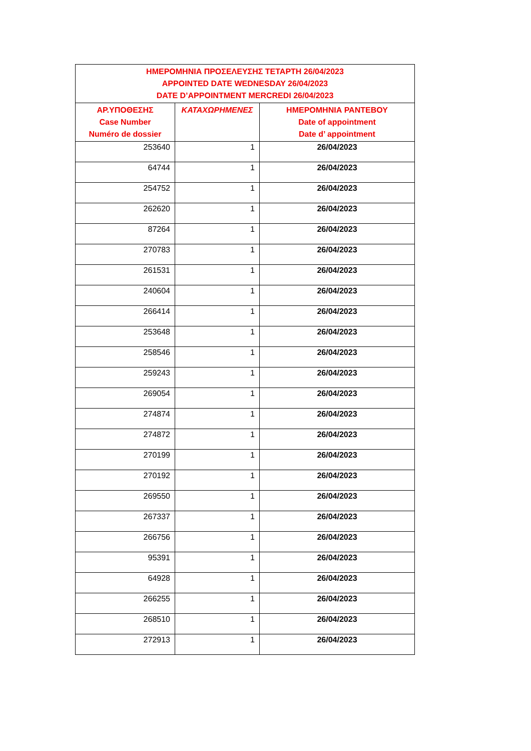| ΗΜΕΡΟΜΗΝΙΑ ΠΡΟΣΕΛΕΥΣΗΣ ΤΕΤΑΡΤΗ 26/04/2023 APPOINTED DATE WEDNESDAY 26/04/2023 DATE D’APPOINTMENT MERCREDI 26/04/2023 | | |
| --- | --- | --- |
| ΑΡ.ΥΠΟΘΕΣΗΣ Case Number Numéro de dossier | ΚΑΤΑΧΩΡΗΜΕΝΕΣ | ΗΜΕΡΟΜΗΝΙΑ ΡΑΝΤΕΒΟΥ Date of appointment Date d’ appointment |
| 253640 | 1 | 26/04/2023 |
| 64744 | 1 | 26/04/2023 |
| 254752 | 1 | 26/04/2023 |
| 262620 | 1 | 26/04/2023 |
| 87264 | 1 | 26/04/2023 |
| 270783 | 1 | 26/04/2023 |
| 261531 | 1 | 26/04/2023 |
| 240604 | 1 | 26/04/2023 |
| 266414 | 1 | 26/04/2023 |
| 253648 | 1 | 26/04/2023 |
| 258546 | 1 | 26/04/2023 |
| 259243 | 1 | 26/04/2023 |
| 269054 | 1 | 26/04/2023 |
| 274874 | 1 | 26/04/2023 |
| 274872 | 1 | 26/04/2023 |
| 270199 | 1 | 26/04/2023 |
| 270192 | 1 | 26/04/2023 |
| 269550 | 1 | 26/04/2023 |
| 267337 | 1 | 26/04/2023 |
| 266756 | 1 | 26/04/2023 |
| 95391 | 1 | 26/04/2023 |
| 64928 | 1 | 26/04/2023 |
| 266255 | 1 | 26/04/2023 |
| 268510 | 1 | 26/04/2023 |
| 272913 | 1 | 26/04/2023 |